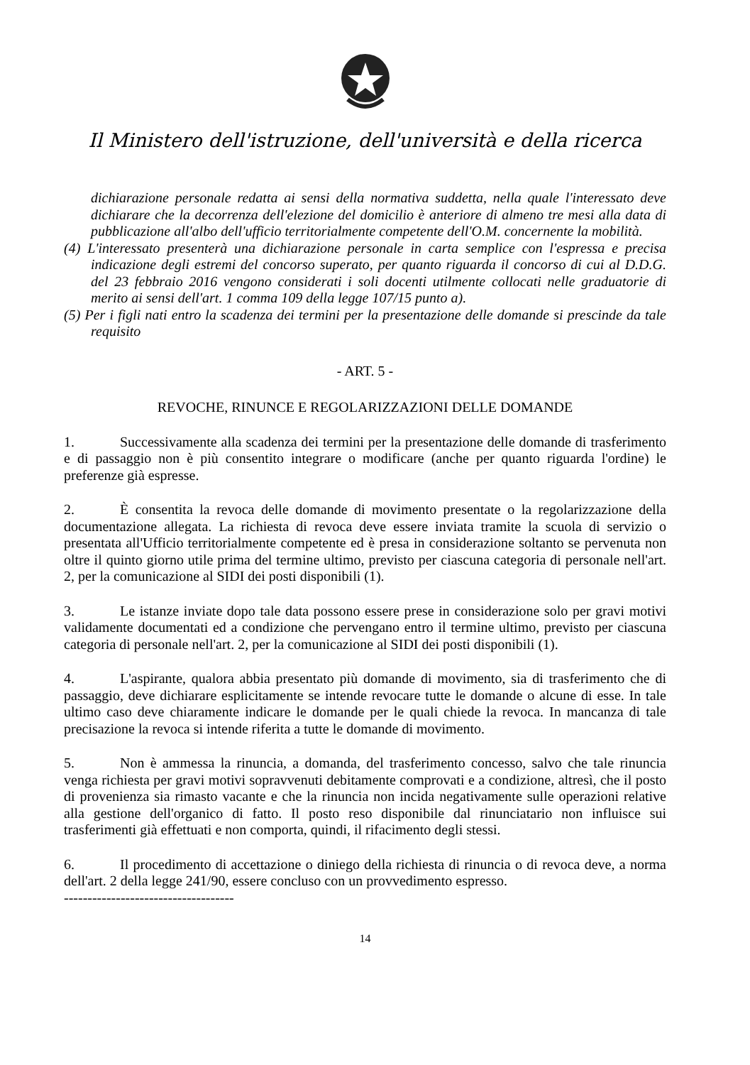Il Ministero dell'istruzione, dell'università e della ricerca
dichiarazione personale redatta ai sensi della normativa suddetta, nella quale l'interessato deve dichiarare che la decorrenza dell'elezione del domicilio è anteriore di almeno tre mesi alla data di pubblicazione all'albo dell'ufficio territorialmente competente dell'O.M. concernente la mobilità.
(4) L'interessato presenterà una dichiarazione personale in carta semplice con l'espressa e precisa indicazione degli estremi del concorso superato, per quanto riguarda il concorso di cui al D.D.G. del 23 febbraio 2016 vengono considerati i soli docenti utilmente collocati nelle graduatorie di merito ai sensi dell'art. 1 comma 109 della legge 107/15 punto a).
(5) Per i figli nati entro la scadenza dei termini per la presentazione delle domande si prescinde da tale requisito
- ART. 5 -
REVOCHE, RINUNCE E REGOLARIZZAZIONI DELLE DOMANDE
1. Successivamente alla scadenza dei termini per la presentazione delle domande di trasferimento e di passaggio non è più consentito integrare o modificare (anche per quanto riguarda l'ordine) le preferenze già espresse.
2. È consentita la revoca delle domande di movimento presentate o la regolarizzazione della documentazione allegata. La richiesta di revoca deve essere inviata tramite la scuola di servizio o presentata all'Ufficio territorialmente competente ed è presa in considerazione soltanto se pervenuta non oltre il quinto giorno utile prima del termine ultimo, previsto per ciascuna categoria di personale nell'art. 2, per la comunicazione al SIDI dei posti disponibili (1).
3. Le istanze inviate dopo tale data possono essere prese in considerazione solo per gravi motivi validamente documentati ed a condizione che pervengano entro il termine ultimo, previsto per ciascuna categoria di personale nell'art. 2, per la comunicazione al SIDI dei posti disponibili (1).
4. L'aspirante, qualora abbia presentato più domande di movimento, sia di trasferimento che di passaggio, deve dichiarare esplicitamente se intende revocare tutte le domande o alcune di esse. In tale ultimo caso deve chiaramente indicare le domande per le quali chiede la revoca. In mancanza di tale precisazione la revoca si intende riferita a tutte le domande di movimento.
5. Non è ammessa la rinuncia, a domanda, del trasferimento concesso, salvo che tale rinuncia venga richiesta per gravi motivi sopravvenuti debitamente comprovati e a condizione, altresì, che il posto di provenienza sia rimasto vacante e che la rinuncia non incida negativamente sulle operazioni relative alla gestione dell'organico di fatto. Il posto reso disponibile dal rinunciatario non influisce sui trasferimenti già effettuati e non comporta, quindi, il rifacimento degli stessi.
6. Il procedimento di accettazione o diniego della richiesta di rinuncia o di revoca deve, a norma dell'art. 2 della legge 241/90, essere concluso con un provvedimento espresso.
------------------------------------
14